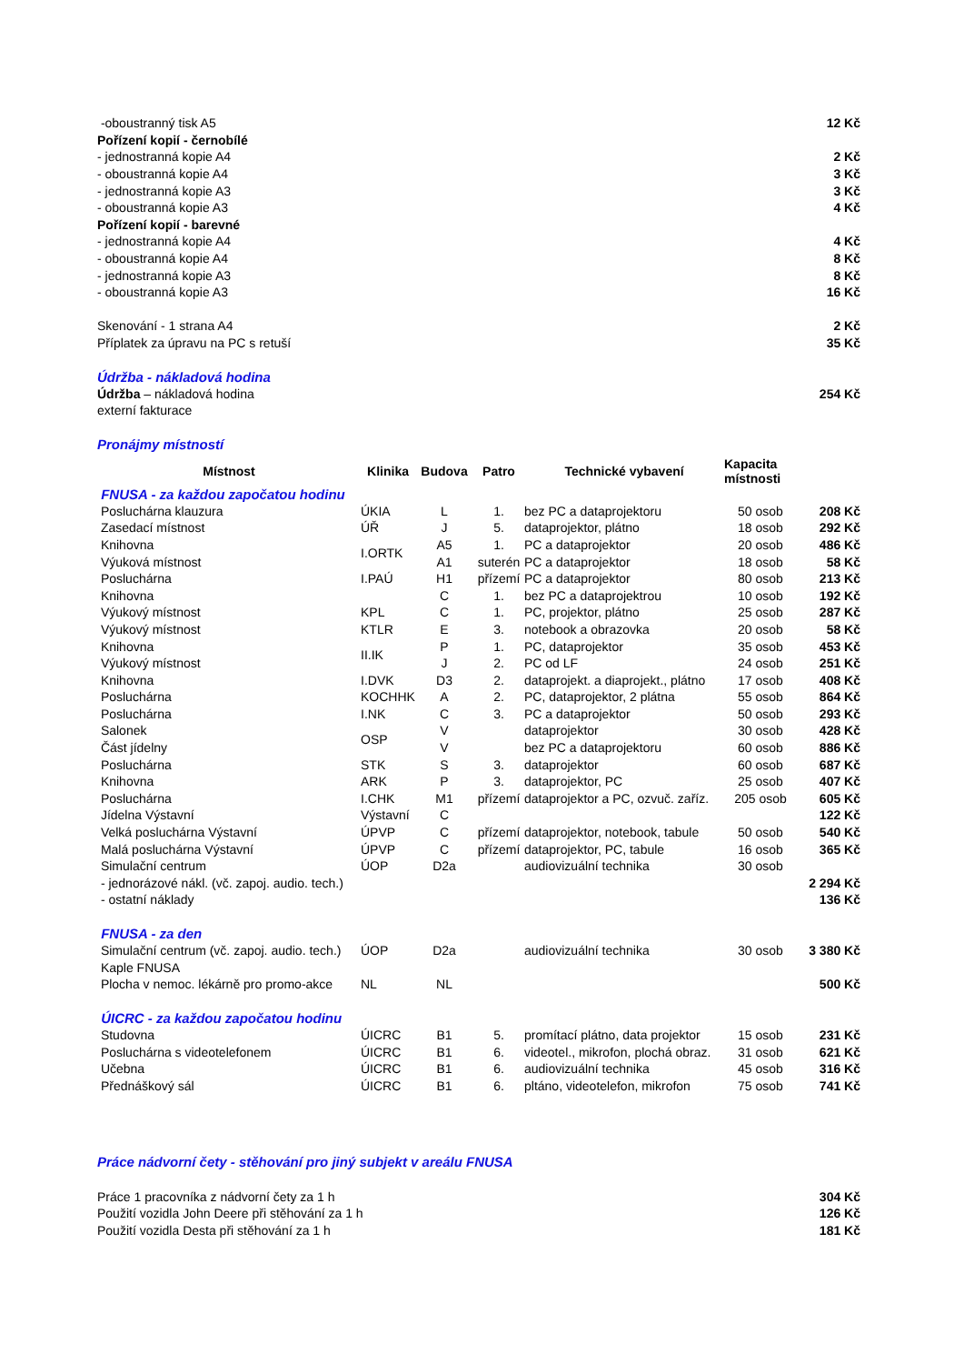| -oboustranný tisk A5 | 12 Kč |
| Pořízení kopií - černobílé | |
| - jednostranná kopie A4 | 2 Kč |
| - oboustranná kopie A4 | 3 Kč |
| - jednostranná kopie A3 | 3 Kč |
| - oboustranná kopie A3 | 4 Kč |
| Pořízení kopií - barevné | |
| - jednostranná kopie A4 | 4 Kč |
| - oboustranná kopie A4 | 8 Kč |
| - jednostranná kopie A3 | 8 Kč |
| - oboustranná kopie A3 | 16 Kč |
| Skenování - 1 strana A4 | 2 Kč |
| Příplatek za úpravu na PC s retuší | 35 Kč |
| Údržba - nákladová hodina | |
| Údržba – nákladová hodina | 254 Kč |
| externí fakturace | |
| Pronájmy místností | |
| Místnost | Klinika | Budova | Patro | Technické vybavení | Kapacita místnosti | |
| --- | --- | --- | --- | --- | --- | --- |
| FNUSA - za každou započatou hodinu | | | | | | |
| Posluchárna klauzura | ÚKIA | L | 1. | bez PC a dataprojektoru | 50 osob | 208 Kč |
| Zasedací místnost | ÚŘ | J | 5. | dataprojektor, plátno | 18 osob | 292 Kč |
| Knihovna | I.ORTK | A5 | 1. | PC a dataprojektor | 20 osob | 486 Kč |
| Výuková místnost | | A1 | suterén | PC a dataprojektor | 18 osob | 58 Kč |
| Posluchárna | I.PAÚ | H1 | přízemí | PC a dataprojektor | 80 osob | 213 Kč |
| Knihovna | | C | 1. | bez PC a dataprojektrou | 10 osob | 192 Kč |
| Výukový místnost | KPL | C | 1. | PC, projektor, plátno | 25 osob | 287 Kč |
| Výukový místnost | KTLR | E | 3. | notebook a obrazovka | 20 osob | 58 Kč |
| Knihovna | II.IK | P | 1. | PC, dataprojektor | 35 osob | 453 Kč |
| Výukový místnost | | J | 2. | PC od LF | 24 osob | 251 Kč |
| Knihovna | I.DVK | D3 | 2. | dataprojekt. a diaprojekt., plátno | 17 osob | 408 Kč |
| Posluchárna | KOCHHK | A | 2. | PC, dataprojektor, 2 plátna | 55 osob | 864 Kč |
| Posluchárna | I.NK | C | 3. | PC a dataprojektor | 50 osob | 293 Kč |
| Salonek | OSP | V | | dataprojektor | 30 osob | 428 Kč |
| Část jídelny | | V | | bez PC a dataprojektoru | 60 osob | 886 Kč |
| Posluchárna | STK | S | 3. | dataprojektor | 60 osob | 687 Kč |
| Knihovna | ARK | P | 3. | dataprojektor, PC | 25 osob | 407 Kč |
| Posluchárna | I.CHK | M1 | přízemí | dataprojektor a PC, ozvuč. zaříz. | 205 osob | 605 Kč |
| Jídelna Výstavní | Výstavní | C | | | | 122 Kč |
| Velká posluchárna Výstavní | ÚPVP | C | přízemí | dataprojektor, notebook, tabule | 50 osob | 540 Kč |
| Malá posluchárna Výstavní | ÚPVP | C | přízemí | dataprojektor, PC, tabule | 16 osob | 365 Kč |
| Simulační centrum | ÚOP | D2a | | audiovizuální technika | 30 osob | |
| - jednorázové nákl. (vč. zapoj. audio. tech.) | | | | | | 2 294 Kč |
| - ostatní náklady | | | | | | 136 Kč |
| FNUSA - za den | | | | | | |
| Simulační centrum (vč. zapoj. audio. tech.) | ÚOP | D2a | | audiovizuální technika | 30 osob | 3 380 Kč |
| Kaple FNUSA | | | | | | |
| Plocha v nemoc. lékárně pro promo-akce | NL | NL | | | | 500 Kč |
| ÚICRC - za každou započatou hodinu | | | | | | |
| Studovna | ÚICRC | B1 | 5. | promítací plátno, data projektor | 15 osob | 231 Kč |
| Posluchárna s videotelefonem | ÚICRC | B1 | 6. | videotel., mikrofon, plochá obraz. | 31 osob | 621 Kč |
| Učebna | ÚICRC | B1 | 6. | audiovizuální technika | 45 osob | 316 Kč |
| Přednáškový sál | ÚICRC | B1 | 6. | pltáno, videotelefon, mikrofon | 75 osob | 741 Kč |
Práce nádvorní čety - stěhování pro jiný subjekt v areálu FNUSA
| Práce 1 pracovníka z nádvorní čety za 1 h | 304 Kč |
| Použití vozidla John Deere při stěhování za 1 h | 126 Kč |
| Použití vozidla Desta při stěhování za 1 h | 181 Kč |